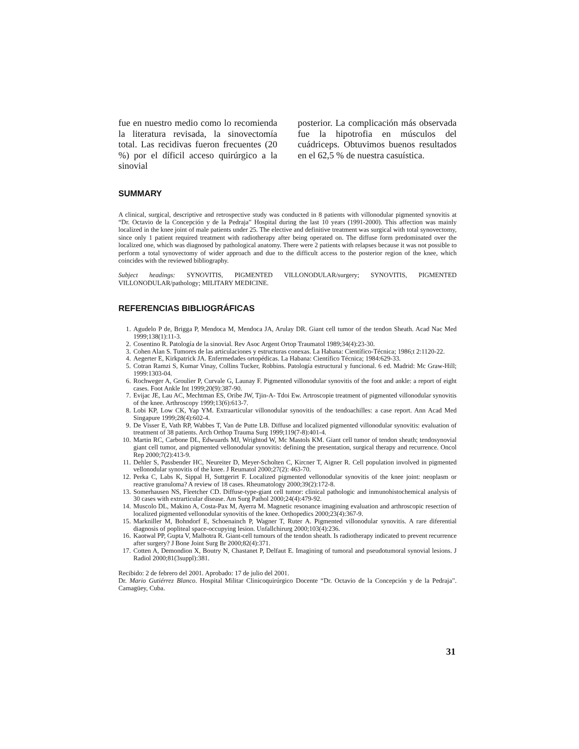fue en nuestro medio como lo recomienda la literatura revisada, la sinovectomía total. Las recidivas fueron frecuentes (20 %) por el díficil acceso quirúrgico a la sinovial
posterior. La complicación más observada fue la hipotrofia en músculos del cuádriceps. Obtuvimos buenos resultados en el 62,5 % de nuestra casuística.
SUMMARY
A clinical, surgical, descriptive and retrospective study was conducted in 8 patients with villonodular pigmented synovitis at “Dr. Octavio de la Concepción y de la Pedraja” Hospital during the last 10 years (1991-2000). This affection was mainly localized in the knee joint of male patients under 25. The elective and definitive treatment was surgical with total synovectomy, since only 1 patient required treatment with radiotherapy after being operated on. The diffuse form predominated over the localized one, which was diagnosed by pathological anatomy. There were 2 patients with relapses because it was not possible to perform a total synovectomy of wider approach and due to the difficult access to the posterior region of the knee, which coincides with the reviewed bibliography.
Subject headings: SYNOVITIS, PIGMENTED VILLONODULAR/surgery; SYNOVITIS, PIGMENTED VILLONODULAR/pathology; MILITARY MEDICINE.
REFERENCIAS BIBLIOGRÁFICAS
1. Agudelo P de, Brigga P, Mendoca M, Mendoca JA, Arulay DR. Giant cell tumor of the tendon Sheath. Acad Nac Med 1999;138(1):11-3.
2. Cosentino R. Patología de la sinovial. Rev Asoc Argent Ortop Traumatol 1989;34(4):23-30.
3. Cohen Alan S. Tumores de las articulaciones y estructuras conexas. La Habana: Científico-Técnica; 1986;t 2:1120-22.
4. Aegerter E, Kirkpatrick JA. Enfermedades ortopédicas. La Habana: Científico Técnica; 1984:629-33.
5. Cotran Ramzi S, Kumar Vinay, Collins Tucker, Robbins. Patología estructural y funcional. 6 ed. Madrid: Mc Graw-Hill; 1999:1303-04.
6. Rochweger A, Groulier P, Curvale G, Launay F. Pigmented villonodular synovitis of the foot and ankle: a report of eight cases. Foot Ankle Int 1999;20(9):387-90.
7. Evijac JE, Lau AC, Mechtman ES, Oribe JW, Tjin-A- Tdoi Ew. Artroscopie treatment of pigmented villonodular synovitis of the knee. Arthroscopy 1999;13(6):613-7.
8. Lobi KP, Low CK, Yap YM. Extraarticular villonodular synovitis of the tendoachilles: a case report. Ann Acad Med Singapure 1999;28(4):602-4.
9. De Visser E, Vath RP, Wabbes T, Van de Putte LB. Diffuse and localized pigmented villonodular synovitis: evaluation of treatment of 38 patients. Arch Orthop Trauma Surg 1999;119(7-8):401-4.
10. Martin RC, Carbone DL, Edwuards MJ, Wrightod W, Mc Mastols KM. Giant cell tumor of tendon sheath; tendosynovial giant cell tumor, and pigmented vellonodular synovitis: defining the presentation, surgical therapy and recurrence. Oncol Rep 2000;7(2):413-9.
11. Dehler S, Passbender HC, Neureiter D, Meyer-Scholten C, Kircner T, Aigner R. Cell population involved in pigmented vellonodular synovitis of the knee. J Reumatol 2000;27(2): 463-70.
12. Perka C, Labs K, Sippal H, Suttgerirt F. Localized pigmented vellonodular synovitis of the knee joint: neoplasm or reactive granuloma? A review of 18 cases. Rheumatology 2000;39(2):172-8.
13. Somerhausen NS, Fleetcher CD. Diffuse-type-giant cell tumor: clinical pathologic and inmunohistochemical analysis of 30 cases with extrarticular disease. Am Surg Pathol 2000;24(4):479-92.
14. Muscolo DL, Makino A, Costa-Pax M, Ayerra M. Magnetic resonance imagining evaluation and arthroscopic resection of localized pigmented vellonodular synovitis of the knee. Orthopedics 2000;23(4):367-9.
15. Markniller M, Bohndorf E, Schoenainch P, Wagner T, Ruter A. Pigmented villonodular synovitis. A rare diferential diagnosis of popliteal space-occupying lesion. Unfallchirurg 2000;103(4):236.
16. Kaotwal PP, Gupta V, Malhotra R. Giant-cell tumours of the tendon sheath. Is radiotherapy indicated to prevent recurrence after surgery? J Bone Joint Surg Br 2000;82(4):371.
17. Cotten A, Demondion X, Boutry N, Chastanet P, Delfaut E. Imagining of tumoral and pseudotumoral synovial lesions. J Radiol 2000;81(3suppl):381.
Recibido: 2 de febrero del 2001. Aprobado: 17 de julio del 2001.
Dr. Mario Gutiérrez Blanco. Hospital Militar Clinicoquirúrgico Docente “Dr. Octavio de la Concepción y de la Pedraja”. Camagüey, Cuba.
31